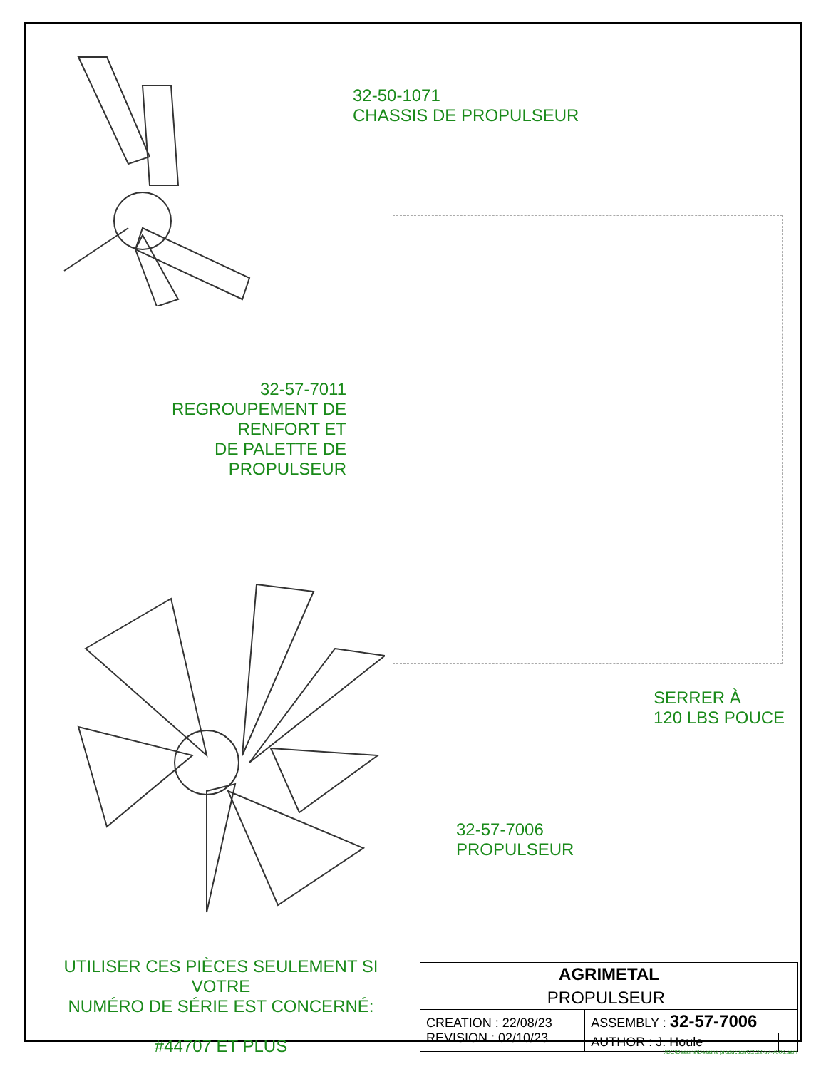32-50-1071
CHASSIS DE PROPULSEUR
32-57-7011
REGROUPEMENT DE RENFORT ET
DE PALETTE DE PROPULSEUR
SERRER À
120 LBS POUCE
32-57-7006
PROPULSEUR
UTILISER CES PIÈCES SEULEMENT SI VOTRE
NUMÉRO DE SÉRIE EST CONCERNÉ:
#44707 ET PLUS
| AGRIMETAL | | |
| PROPULSEUR | | |
| CREATION : 22/08/23 REVISION : 02/10/23 | ASSEMBLY : 32-57-7006 | |
| | AUTHOR : J. Houle | |
\\DC\Dessins\Dessins production\32\32-57-7006.asm